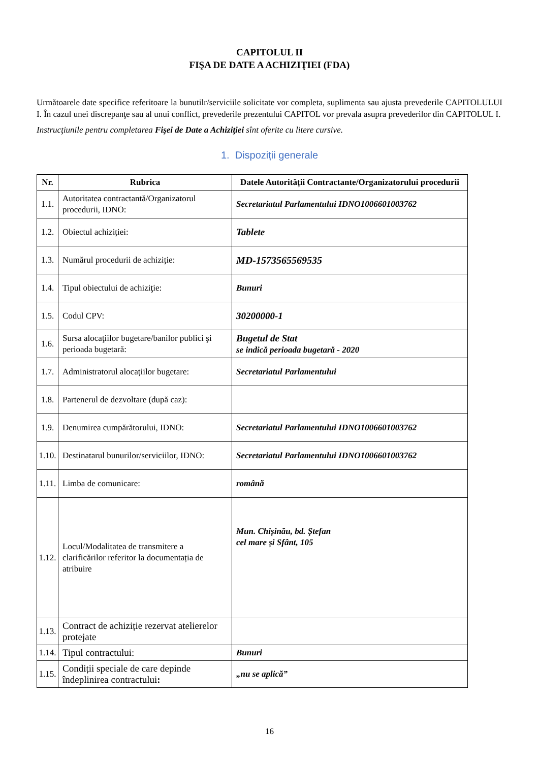CAPITOLUL II
FIŞA DE DATE A ACHIZIŢIEI (FDA)
Următoarele date specifice referitoare la bunutilr/serviciile solicitate vor completa, suplimenta sau ajusta prevederile CAPITOLULUI I. În cazul unei discrepanţe sau al unui conflict, prevederile prezentului CAPITOL vor prevala asupra prevederilor din CAPITOLUL I.
Instrucţiunile pentru completarea Fişei de Date a Achiziţiei sînt oferite cu litere cursive.
1. Dispoziții generale
| Nr. | Rubrica | Datele Autorității Contractante/Organizatorului procedurii |
| --- | --- | --- |
| 1.1. | Autoritatea contractantă/Organizatorul procedurii, IDNO: | Secretariatul Parlamentului IDNO1006601003762 |
| 1.2. | Obiectul achiziției: | Tablete |
| 1.3. | Numărul procedurii de achiziție: | MD-1573565569535 |
| 1.4. | Tipul obiectului de achiziţie: | Bunuri |
| 1.5. | Codul CPV: | 30200000-1 |
| 1.6. | Sursa alocaţiilor bugetare/banilor publici şi perioada bugetară: | Bugetul de Stat se indică perioada bugetară - 2020 |
| 1.7. | Administratorul alocațiilor bugetare: | Secretariatul Parlamentului |
| 1.8. | Partenerul de dezvoltare (după caz): | |
| 1.9. | Denumirea cumpărătorului, IDNO: | Secretariatul Parlamentului IDNO1006601003762 |
| 1.10. | Destinatarul bunurilor/serviciilor, IDNO: | Secretariatul Parlamentului IDNO1006601003762 |
| 1.11. | Limba de comunicare: | română |
| 1.12. | Locul/Modalitatea de transmitere a clarificărilor referitor la documentația de atribuire | Mun. Chișinău, bd. Ștefan cel mare și Sfânt, 105 |
| 1.13. | Contract de achiziție rezervat atelierelor protejate | |
| 1.14. | Tipul contractului: | Bunuri |
| 1.15. | Condiții speciale de care depinde îndeplinirea contractului : | „nu se aplică” |
16